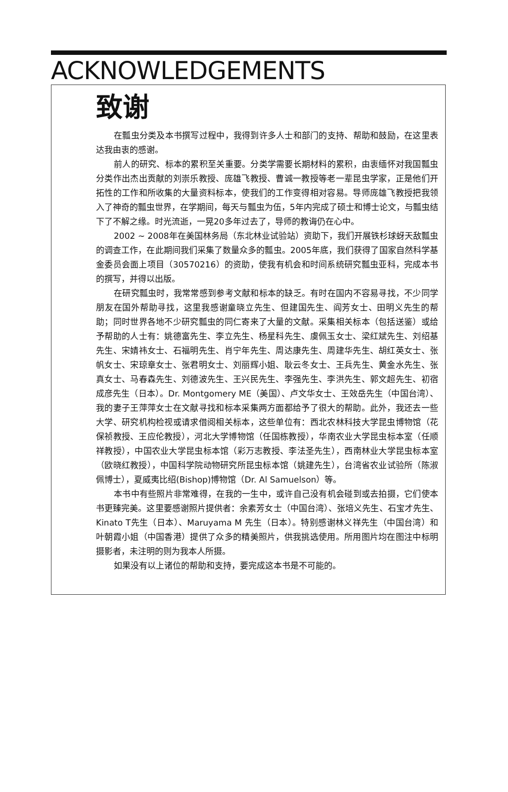ACKNOWLEDGEMENTS
致谢
在瓢虫分类及本书撰写过程中，我得到许多人士和部门的支持、帮助和鼓励，在这里表达我由衷的感谢。
前人的研究、标本的累积至关重要。分类学需要长期材料的累积，由衷缅怀对我国瓢虫分类作出杰出贡献的刘崇乐教授、庞雄飞教授、曹诚一教授等老一辈昆虫学家，正是他们开拓性的工作和所收集的大量资料标本，使我们的工作变得相对容易。导师庞雄飞教授把我领入了神奇的瓢虫世界，在学期间，每天与瓢虫为伍，5年内完成了硕士和博士论文，与瓢虫结下了不解之缘。时光流逝，一晃20多年过去了，导师的教诲仍在心中。
2002 ~ 2008年在美国林务局（东北林业试验站）资助下，我们开展铁杉球蚜天敌瓢虫的调查工作，在此期间我们采集了数量众多的瓢虫。2005年底，我们获得了国家自然科学基金委员会面上项目（30570216）的资助，使我有机会和时间系统研究瓢虫亚科，完成本书的撰写，并得以出版。
在研究瓢虫时，我常常感到参考文献和标本的缺乏。有时在国内不容易寻找，不少同学朋友在国外帮助寻找，这里我感谢童晓立先生、但建国先生、阎芳女士、田明义先生的帮助；同时世界各地不少研究瓢虫的同仁寄来了大量的文献。采集相关标本（包括送鉴）或给予帮助的人士有：姚德富先生、李立先生、杨星科先生、虞佩玉女士、梁红斌先生、刘绍基先生、宋婧祎女士、石福明先生、肖宁年先生、周达康先生、周建华先生、胡红英女士、张帆女士、宋琼章女士、张君明女士、刘丽辉小姐、耿云冬女士、王兵先生、黄金水先生、张真女士、马春森先生、刘德波先生、王兴民先生、李强先生、李洪先生、郭文超先生、初宿成彦先生（日本）。Dr. Montgomery ME（美国）、卢文华女士、王效岳先生（中国台湾）、我的妻子王萍萍女士在文献寻找和标本采集两方面都给予了很大的帮助。此外，我还去一些大学、研究机构检视或请求借阅相关标本，这些单位有：西北农林科技大学昆虫博物馆（花保祯教授、王应伦教授），河北大学博物馆（任国栋教授），华南农业大学昆虫标本室（任顺祥教授），中国农业大学昆虫标本馆（彩万志教授、李法圣先生），西南林业大学昆虫标本室（欧晓红教授），中国科学院动物研究所昆虫标本馆（姚建先生），台湾省农业试验所（陈淑佩博士），夏威夷比绍(Bishop)博物馆（Dr. Al Samuelson）等。
本书中有些照片非常难得，在我的一生中，或许自己没有机会碰到或去拍摄，它们使本书更臻完美。这里要感谢照片提供者：余素芳女士（中国台湾）、张培义先生、石宝才先生、Kinato T先生（日本）、Maruyama M 先生（日本）。特别感谢林义祥先生（中国台湾）和叶朝霞小姐（中国香港）提供了众多的精美照片，供我挑选使用。所用图片均在图注中标明摄影者，未注明的则为我本人所摄。
如果没有以上诸位的帮助和支持，要完成这本书是不可能的。